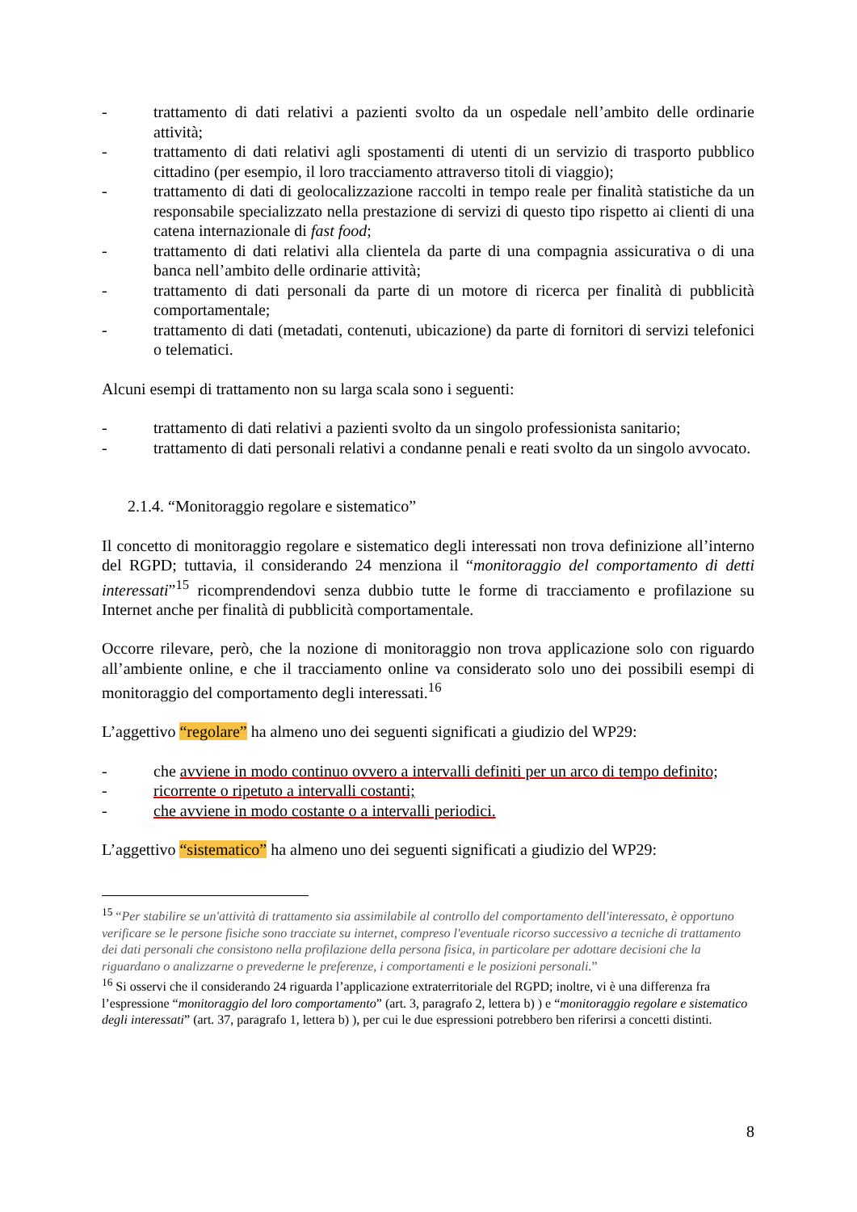- trattamento di dati relativi a pazienti svolto da un ospedale nell’ambito delle ordinarie attività;
- trattamento di dati relativi agli spostamenti di utenti di un servizio di trasporto pubblico cittadino (per esempio, il loro tracciamento attraverso titoli di viaggio);
- trattamento di dati di geolocalizzazione raccolti in tempo reale per finalità statistiche da un responsabile specializzato nella prestazione di servizi di questo tipo rispetto ai clienti di una catena internazionale di fast food;
- trattamento di dati relativi alla clientela da parte di una compagnia assicurativa o di una banca nell’ambito delle ordinarie attività;
- trattamento di dati personali da parte di un motore di ricerca per finalità di pubblicità comportamentale;
- trattamento di dati (metadati, contenuti, ubicazione) da parte di fornitori di servizi telefonici o telematici.
Alcuni esempi di trattamento non su larga scala sono i seguenti:
- trattamento di dati relativi a pazienti svolto da un singolo professionista sanitario;
- trattamento di dati personali relativi a condanne penali e reati svolto da un singolo avvocato.
2.1.4. “Monitoraggio regolare e sistematico”
Il concetto di monitoraggio regolare e sistematico degli interessati non trova definizione all’interno del RGPD; tuttavia, il considerando 24 menziona il “monitoraggio del comportamento di detti interessati”<sup>15</sup> ricomprendendovi senza dubbio tutte le forme di tracciamento e profilazione su Internet anche per finalità di pubblicità comportamentale.
Occorre rilevare, però, che la nozione di monitoraggio non trova applicazione solo con riguardo all’ambiente online, e che il tracciamento online va considerato solo uno dei possibili esempi di monitoraggio del comportamento degli interessati.<sup>16</sup>
L’aggettivo “regolare” ha almeno uno dei seguenti significati a giudizio del WP29:
- che avviene in modo continuo ovvero a intervalli definiti per un arco di tempo definito;
- ricorrente o ripetuto a intervalli costanti;
- che avviene in modo costante o a intervalli periodici.
L’aggettivo “sistematico” ha almeno uno dei seguenti significati a giudizio del WP29:
<sup>15</sup> “Per stabilire se un'attività di trattamento sia assimilabile al controllo del comportamento dell'interessato, è opportuno verificare se le persone fisiche sono tracciate su internet, compreso l'eventuale ricorso successivo a tecniche di trattamento dei dati personali che consistono nella profilazione della persona fisica, in particolare per adottare decisioni che la riguardano o analizzarne o prevederne le preferenze, i comportamenti e le posizioni personali.”
<sup>16</sup> Si osservi che il considerando 24 riguarda l’applicazione extraterritoriale del RGPD; inoltre, vi è una differenza fra l’espressione “monitoraggio del loro comportamento” (art. 3, paragrafo 2, lettera b) ) e “monitoraggio regolare e sistematico degli interessati” (art. 37, paragrafo 1, lettera b) ), per cui le due espressioni potrebbero ben riferirsi a concetti distinti.
8